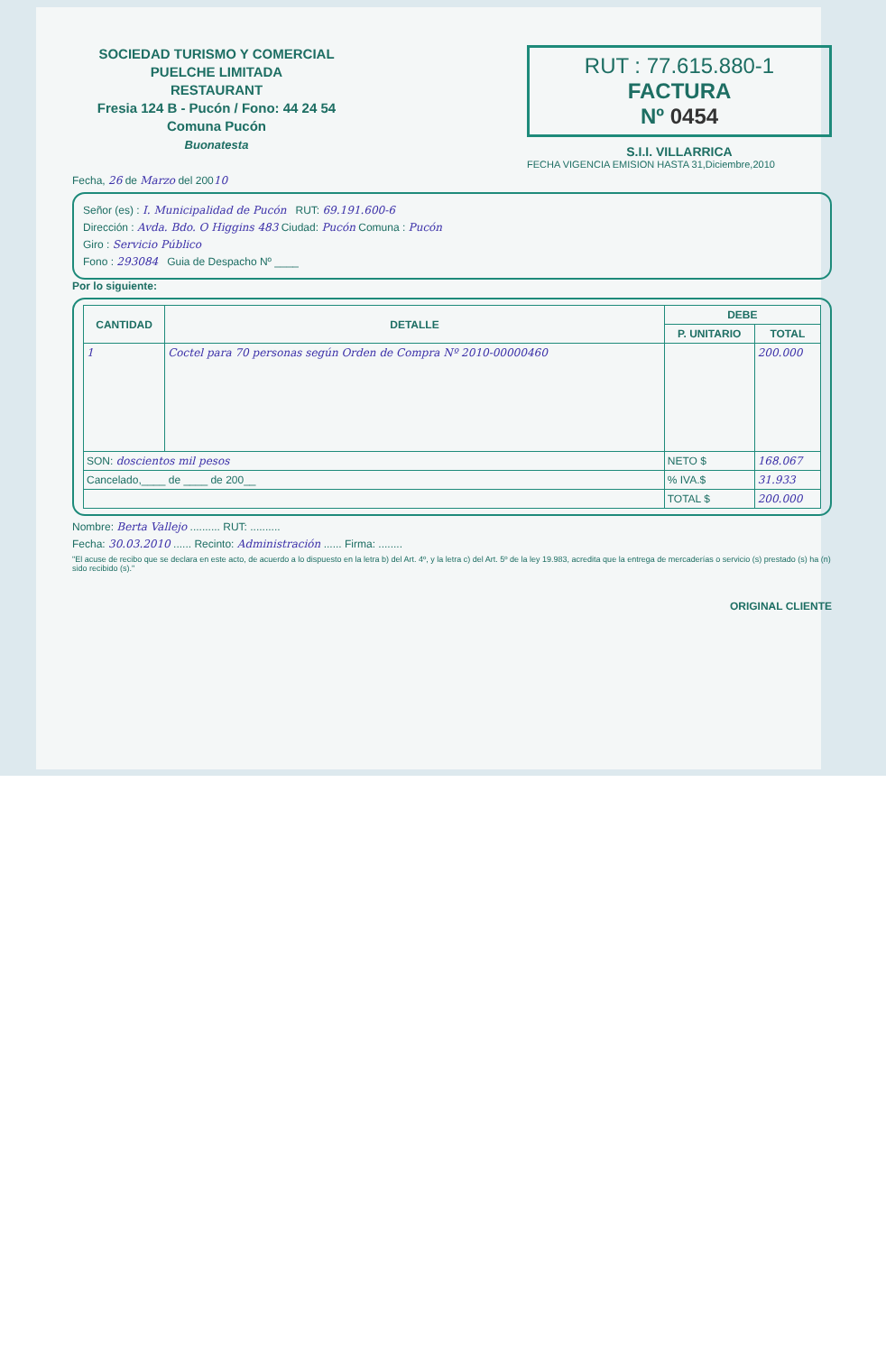SOCIEDAD TURISMO Y COMERCIAL
PUELCHE LIMITADA
RESTAURANT
Fresia 124 B - Pucón / Fono: 44 24 54
Comuna Pucón
Buonatesta
RUT : 77.615.880-1
FACTURA
Nº 0454
S.I.I. VILLARRICA
FECHA VIGENCIA EMISION HASTA 31,Diciembre,2010
Fecha, 26 de Marzo del 20010
Señor (es) : I. Municipalidad de Pucón RUT: 69.191.600-6
Dirección : Avda. Bdo. O Higgins 483 Ciudad: Pucón Comuna : Pucón
Giro : Servicio Público
Fono : 293084 Guia de Despacho Nº ____
Por lo siguiente:
| CANTIDAD | DETALLE | DEBE | |
| --- | --- | --- | --- |
| | | P. UNITARIO | TOTAL |
| 1 | Coctel para 70 personas según Orden de Compra Nº 2010-00000460 | | 200.000 |
| SON: doscientos mil pesos | | NETO $ | 168.067 |
| Cancelado,____ de ____ de 200__ | | % IVA.$ | 31.933 |
| | | TOTAL $ | 200.000 |
Nombre: Berta Vallejo .......... RUT: ..........
Fecha: 30.03.2010 ...... Recinto: Administración ...... Firma: ........
"El acuse de recibo que se declara en este acto, de acuerdo a lo dispuesto en la letra b) del Art. 4º, y la letra c) del Art. 5º de la ley 19.983, acredita que la entrega de mercaderías o servicio (s) prestado (s) ha (n) sido recibido (s)."
ORIGINAL CLIENTE